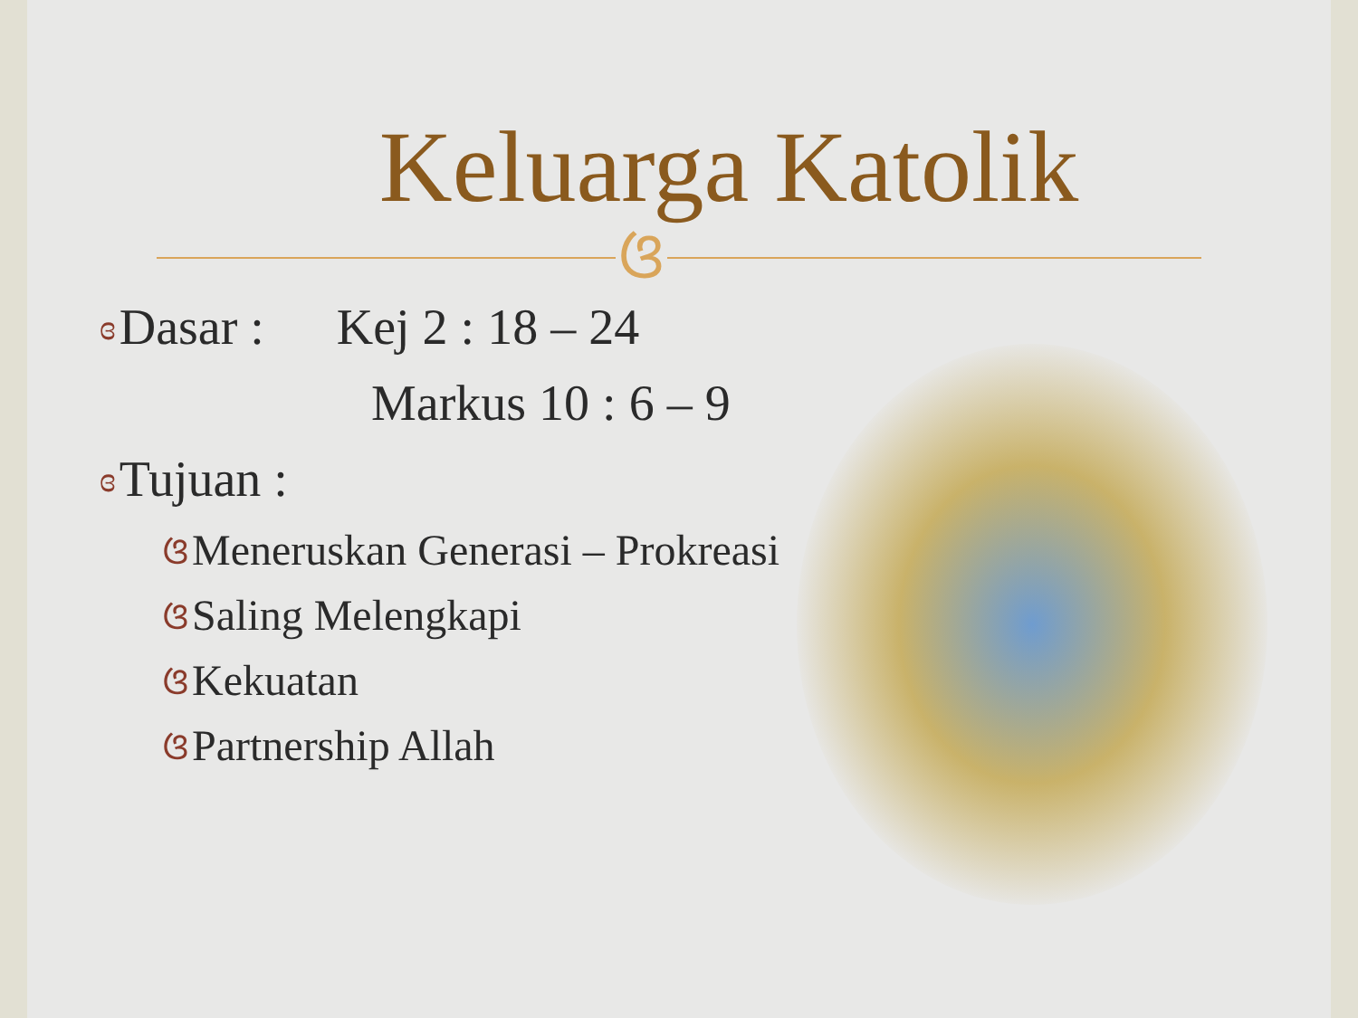Keluarga Katolik
ଓ
ɞ Dasar : Kej 2 : 18 – 24
Markus 10 : 6 – 9
ɞ Tujuan :
ଓ Meneruskan Generasi – Prokreasi
ଓ Saling Melengkapi
ଓ Kekuatan
ଓ Partnership Allah